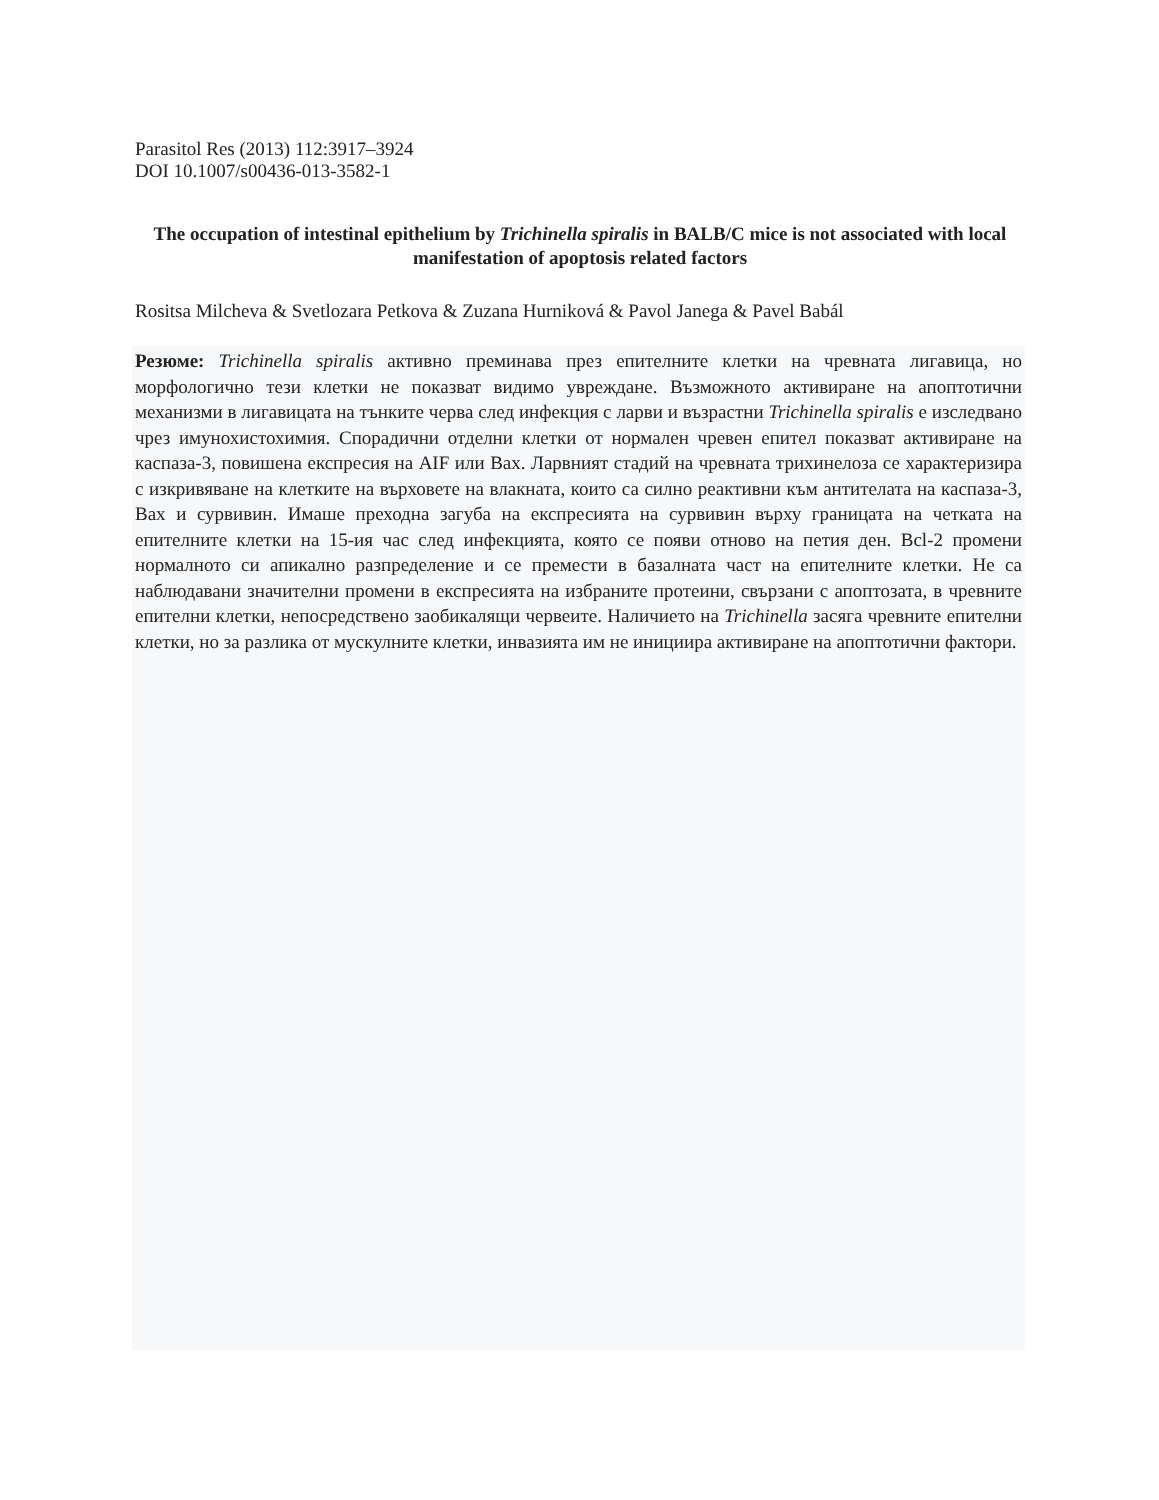Parasitol Res (2013) 112:3917–3924
DOI 10.1007/s00436-013-3582-1
The occupation of intestinal epithelium by Trichinella spiralis in BALB/C mice is not associated with local manifestation of apoptosis related factors
Rositsa Milcheva & Svetlozara Petkova & Zuzana Hurniková & Pavol Janega & Pavel Babál
Резюме: Trichinella spiralis активно преминава през епителните клетки на чревната лигавица, но морфологично тези клетки не показват видимо увреждане. Възможното активиране на апоптотични механизми в лигавицата на тънките черва след инфекция с ларви и възрастни Trichinella spiralis е изследвано чрез имунохистохимия. Спорадични отделни клетки от нормален чревен епител показват активиране на каспаза-3, повишена експресия на AIF или Bax. Ларвният стадий на чревната трихинелоза се характеризира с изкривяване на клетките на върховете на влакната, които са силно реактивни към антителата на каспаза-3, Bax и сурвивин. Имаше преходна загуба на експресията на сурвивин върху границата на четката на епителните клетки на 15-ия час след инфекцията, която се появи отново на петия ден. Bcl-2 промени нормалното си апикално разпределение и се премести в базалната част на епителните клетки. Не са наблюдавани значителни промени в експресията на избраните протеини, свързани с апоптозата, в чревните епителни клетки, непосредствено заобикалящи червеите. Наличието на Trichinella засяга чревните епителни клетки, но за разлика от мускулните клетки, инвазията им не инициира активиране на апоптотични фактори.